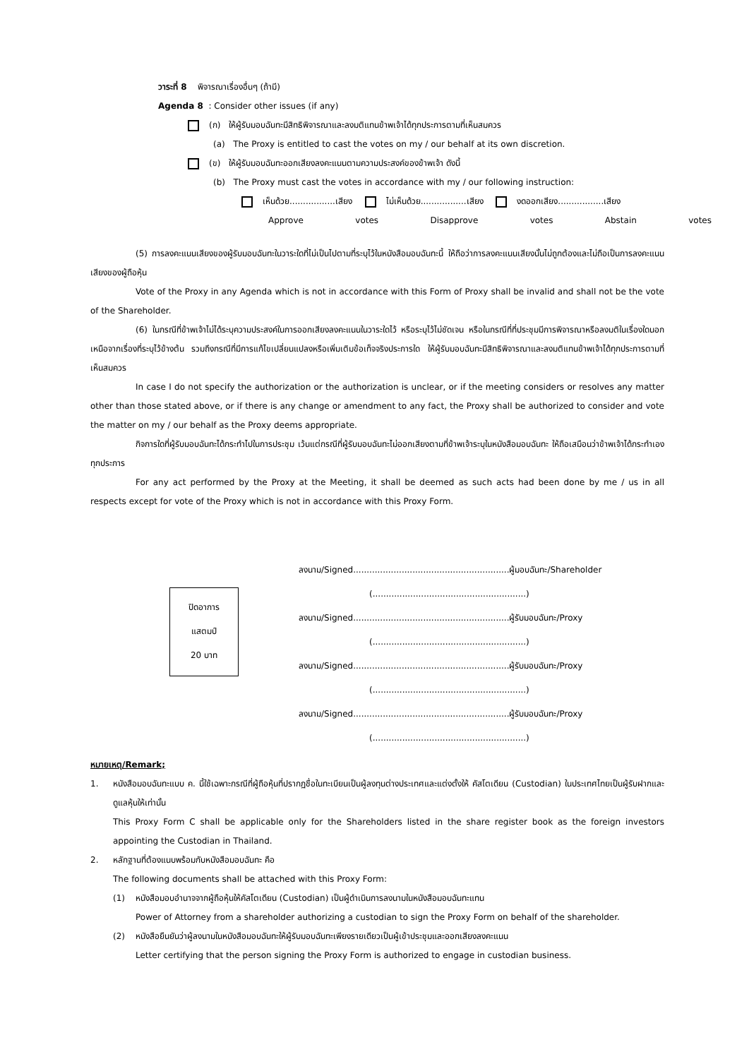วาระที่ 8 พิจารณาเรื่องอื่นๆ (ถ้ามี)
Agenda 8 : Consider other issues (if any)
(ก) ให้ผู้รับมอบฉันทะมีสิทธิพิจารณาและลงมติแทนข้าพเจ้าได้ทุกประการตามที่เห็นสมควร
(a) The Proxy is entitled to cast the votes on my / our behalf at its own discretion.
(ข) ให้ผู้รับมอบฉันทะออกเสียงลงคะแนนตามความประสงค์ของข้าพเจ้า ดังนี้
(b) The Proxy must cast the votes in accordance with my / our following instruction:
เห็นด้วย.................เสียง ไม่เห็นด้วย.................เสียง งดออกเสียง.................เสียง
Approve votes Disapprove votes Abstain votes
(5) การลงคะแนนเสียงของผู้รับมอบฉันทะในวาระใดที่ไม่เป็นไปตามที่ระบุไว้ในหนังสือมอบฉันทะนี้ ให้ถือว่าการลงคะแนนเสียงนั้นไม่ถูกต้องและไม่ถือเป็นการลงคะแนนเสียงของผู้ถือหุ้น
Vote of the Proxy in any Agenda which is not in accordance with this Form of Proxy shall be invalid and shall not be the vote of the Shareholder.
(6) ในกรณีที่ข้าพเจ้าไม่ได้ระบุความประสงค์ในการออกเสียงลงคะแนนในวาระใดไว้ หรือระบุไว้ไม่ชัดเจน หรือในกรณีที่ที่ประชุมมีการพิจารณาหรือลงมติในเรื่องใดนอกเหนือจากเรื่องที่ระบุไว้ข้างต้น รวมถึงกรณีที่มีการแก้ไขเปลี่ยนแปลงหรือเพิ่มเติมข้อเท็จจริงประการใด ให้ผู้รับมอบฉันทะมีสิทธิพิจารณาและลงมติแทนข้าพเจ้าได้ทุกประการตามที่เห็นสมควร
In case I do not specify the authorization or the authorization is unclear, or if the meeting considers or resolves any matter other than those stated above, or if there is any change or amendment to any fact, the Proxy shall be authorized to consider and vote the matter on my / our behalf as the Proxy deems appropriate.
กิจการใดที่ผู้รับมอบฉันทะได้กระทำไปในการประชุม เว้นแต่กรณีที่ผู้รับมอบฉันทะไม่ออกเสียงตามที่ข้าพเจ้าระบุในหนังสือมอบฉันทะ ให้ถือเสมือนว่าข้าพเจ้าได้กระทำเองทุกประการ
For any act performed by the Proxy at the Meeting, it shall be deemed as such acts had been done by me / us in all respects except for vote of the Proxy which is not in accordance with this Proxy Form.
ปิดอาการ
แสตมป์
20 บาท
ลงนาม/Signed..........................................................ผู้มอบฉันทะ/Shareholder
(.........................................................)
ลงนาม/Signed..........................................................ผู้รับมอบฉันทะ/Proxy
(.........................................................)
ลงนาม/Signed..........................................................ผู้รับมอบฉันทะ/Proxy
(.........................................................)
ลงนาม/Signed..........................................................ผู้รับมอบฉันทะ/Proxy
(.........................................................)
หมายเหตุ/Remark;
1. หนังสือมอบฉันทะแบบ ค. นี้ใช้เฉพาะกรณีที่ผู้ถือหุ้นที่ปรากฏชื่อในทะเบียนเป็นผู้ลงทุนต่างประเทศและแต่งตั้งให้ คัสโตเดียน (Custodian) ในประเทศไทยเป็นผู้รับฝากและดูแลหุ้นให้เท่านั้น
This Proxy Form C shall be applicable only for the Shareholders listed in the share register book as the foreign investors appointing the Custodian in Thailand.
2. หลักฐานที่ต้องแนบพร้อมกับหนังสือมอบฉันทะ คือ
The following documents shall be attached with this Proxy Form:
(1) หนังสือมอบอำนาจจากผู้ถือหุ้นให้คัสโตเดียน (Custodian) เป็นผู้ดำเนินการลงนามในหนังสือมอบฉันทะแทน
Power of Attorney from a shareholder authorizing a custodian to sign the Proxy Form on behalf of the shareholder.
(2) หนังสือยืนยันว่าผู้ลงนามในหนังสือมอบฉันทะให้ผู้รับมอบฉันทะเพียงรายเดียวเป็นผู้เข้าประชุมและออกเสียงลงคะแนน
Letter certifying that the person signing the Proxy Form is authorized to engage in custodian business.